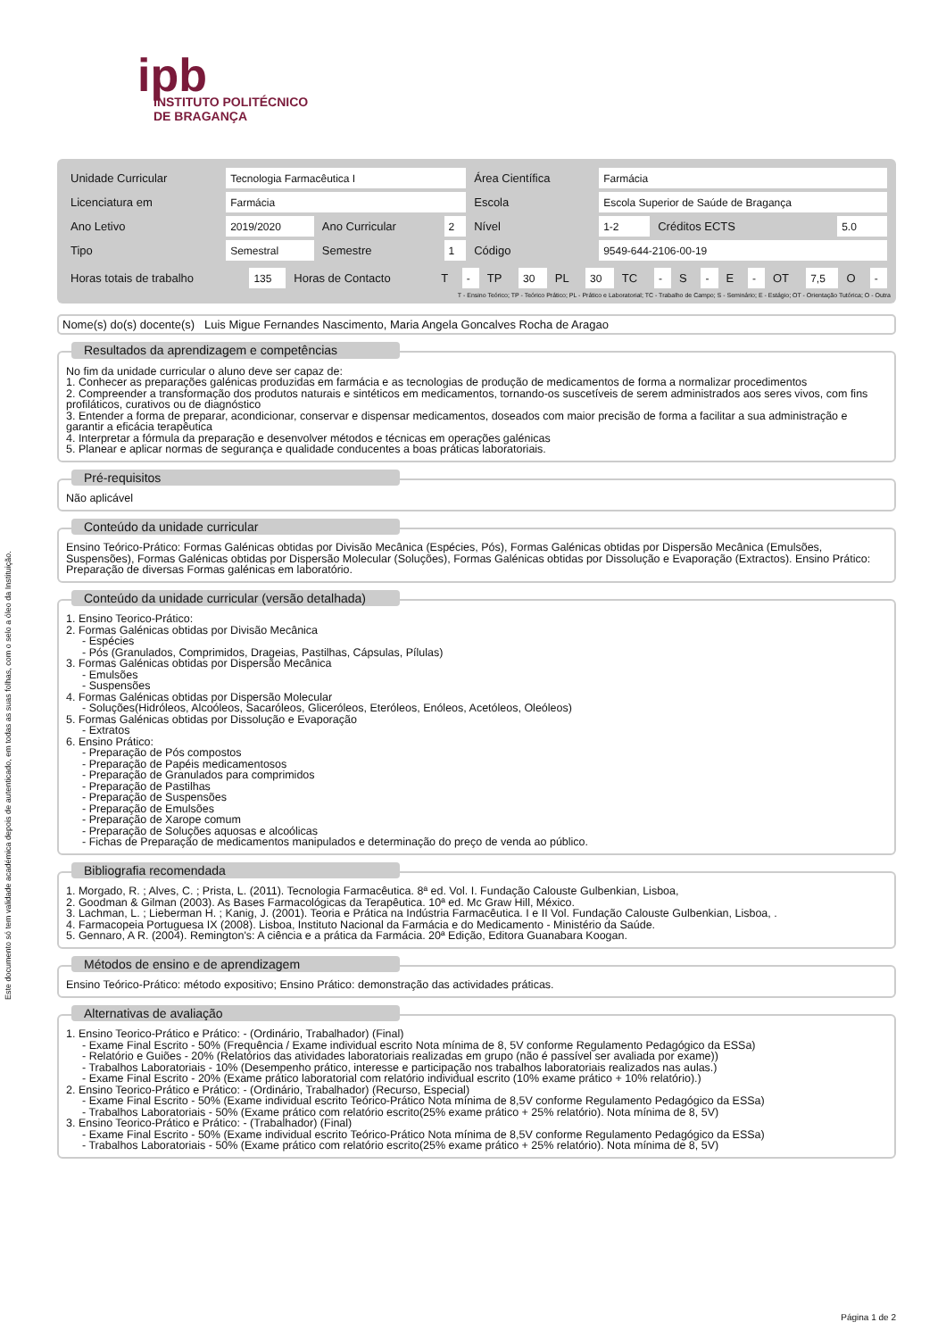Este documento só tem validade académica depois de autenticado, em todas as suas folhas, com o selo a óleo da Instituição.
ipb
INSTITUTO POLITÉCNICO
DE BRAGANÇA
| Unidade Curricular | Tecnologia Farmacêutica I | | | Área Científica | Farmácia | | |
| Licenciatura em | Farmácia | | | Escola | Escola Superior de Saúde de Bragança | | |
| Ano Letivo | 2019/2020 | Ano Curricular | 2 | Nível | 1-2 | Créditos ECTS | 5.0 |
| Tipo | Semestral | Semestre | 1 | Código | 9549-644-2106-00-19 | | |
| Horas totais de trabalho | 135 | Horas de Contacto | T | - | TP | 30 | PL | 30 | TC | - | S | - | E | - | OT | 7,5 | O | - |
T - Ensino Teórico; TP - Teórico Prático; PL - Prático e Laboratorial; TC - Trabalho de Campo; S - Seminário; E - Estágio; OT - Orientação Tutórica; O - Outra
Nome(s) do(s) docente(s) Luis Migue Fernandes Nascimento, Maria Angela Goncalves Rocha de Aragao
Resultados da aprendizagem e competências
No fim da unidade curricular o aluno deve ser capaz de:
1. Conhecer as preparações galénicas produzidas em farmácia e as tecnologias de produção de medicamentos de forma a normalizar procedimentos
2. Compreender a transformação dos produtos naturais e sintéticos em medicamentos, tornando-os suscetíveis de serem administrados aos seres vivos, com fins profiláticos, curativos ou de diagnóstico
3. Entender a forma de preparar, acondicionar, conservar e dispensar medicamentos, doseados com maior precisão de forma a facilitar a sua administração e garantir a eficácia terapêutica
4. Interpretar a fórmula da preparação e desenvolver métodos e técnicas em operações galénicas
5. Planear e aplicar normas de segurança e qualidade conducentes a boas práticas laboratoriais.
Pré-requisitos
Não aplicável
Conteúdo da unidade curricular
Ensino Teórico-Prático: Formas Galénicas obtidas por Divisão Mecânica (Espécies, Pós), Formas Galénicas obtidas por Dispersão Mecânica (Emulsões, Suspensões), Formas Galénicas obtidas por Dispersão Molecular (Soluções), Formas Galénicas obtidas por Dissolução e Evaporação (Extractos). Ensino Prático: Preparação de diversas Formas galénicas em laboratório.
Conteúdo da unidade curricular (versão detalhada)
1. Ensino Teorico-Prático:
2. Formas Galénicas obtidas por Divisão Mecânica
- Espécies
- Pós (Granulados, Comprimidos, Drageias, Pastilhas, Cápsulas, Pílulas)
3. Formas Galénicas obtidas por Dispersão Mecânica
- Emulsões
- Suspensões
4. Formas Galénicas obtidas por Dispersão Molecular
- Soluções(Hidróleos, Alcoóleos, Sacaróleos, Gliceróleos, Eteróleos, Enóleos, Acetóleos, Oleóleos)
5. Formas Galénicas obtidas por Dissolução e Evaporação
- Extratos
6. Ensino Prático:
- Preparação de Pós compostos
- Preparação de Papéis medicamentosos
- Preparação de Granulados para comprimidos
- Preparação de Pastilhas
- Preparação de Suspensões
- Preparação de Emulsões
- Preparação de Xarope comum
- Preparação de Soluções aquosas e alcoólicas
- Fichas de Preparação de medicamentos manipulados e determinação do preço de venda ao público.
Bibliografia recomendada
1. Morgado, R. ; Alves, C. ; Prista, L. (2011). Tecnologia Farmacêutica. 8ª ed. Vol. I. Fundação Calouste Gulbenkian, Lisboa,
2. Goodman & Gilman (2003). As Bases Farmacológicas da Terapêutica. 10ª ed. Mc Graw Hill, México.
3. Lachman, L. ; Lieberman H. ; Kanig, J. (2001). Teoria e Prática na Indústria Farmacêutica. I e II Vol. Fundação Calouste Gulbenkian, Lisboa, .
4. Farmacopeia Portuguesa IX (2008). Lisboa, Instituto Nacional da Farmácia e do Medicamento - Ministério da Saúde.
5. Gennaro, A R. (2004). Remington's: A ciência e a prática da Farmácia. 20ª Edição, Editora Guanabara Koogan.
Métodos de ensino e de aprendizagem
Ensino Teórico-Prático: método expositivo; Ensino Prático: demonstração das actividades práticas.
Alternativas de avaliação
1. Ensino Teorico-Prático e Prático: - (Ordinário, Trabalhador) (Final)
- Exame Final Escrito - 50% (Frequência / Exame individual escrito Nota mínima de 8, 5V conforme Regulamento Pedagógico da ESSa)
- Relatório e Guiões - 20% (Relatórios das atividades laboratoriais realizadas em grupo (não é passível ser avaliada por exame))
- Trabalhos Laboratoriais - 10% (Desempenho prático, interesse e participação nos trabalhos laboratoriais realizados nas aulas.)
- Exame Final Escrito - 20% (Exame prático laboratorial com relatório individual escrito (10% exame prático + 10% relatório).)
2. Ensino Teorico-Prático e Prático: - (Ordinário, Trabalhador) (Recurso, Especial)
- Exame Final Escrito - 50% (Exame individual escrito Teórico-Prático Nota mínima de 8,5V conforme Regulamento Pedagógico da ESSa)
- Trabalhos Laboratoriais - 50% (Exame prático com relatório escrito(25% exame prático + 25% relatório). Nota mínima de 8, 5V)
3. Ensino Teorico-Prático e Prático: - (Trabalhador) (Final)
- Exame Final Escrito - 50% (Exame individual escrito Teórico-Prático Nota mínima de 8,5V conforme Regulamento Pedagógico da ESSa)
- Trabalhos Laboratoriais - 50% (Exame prático com relatório escrito(25% exame prático + 25% relatório). Nota mínima de 8, 5V)
Página 1 de 2